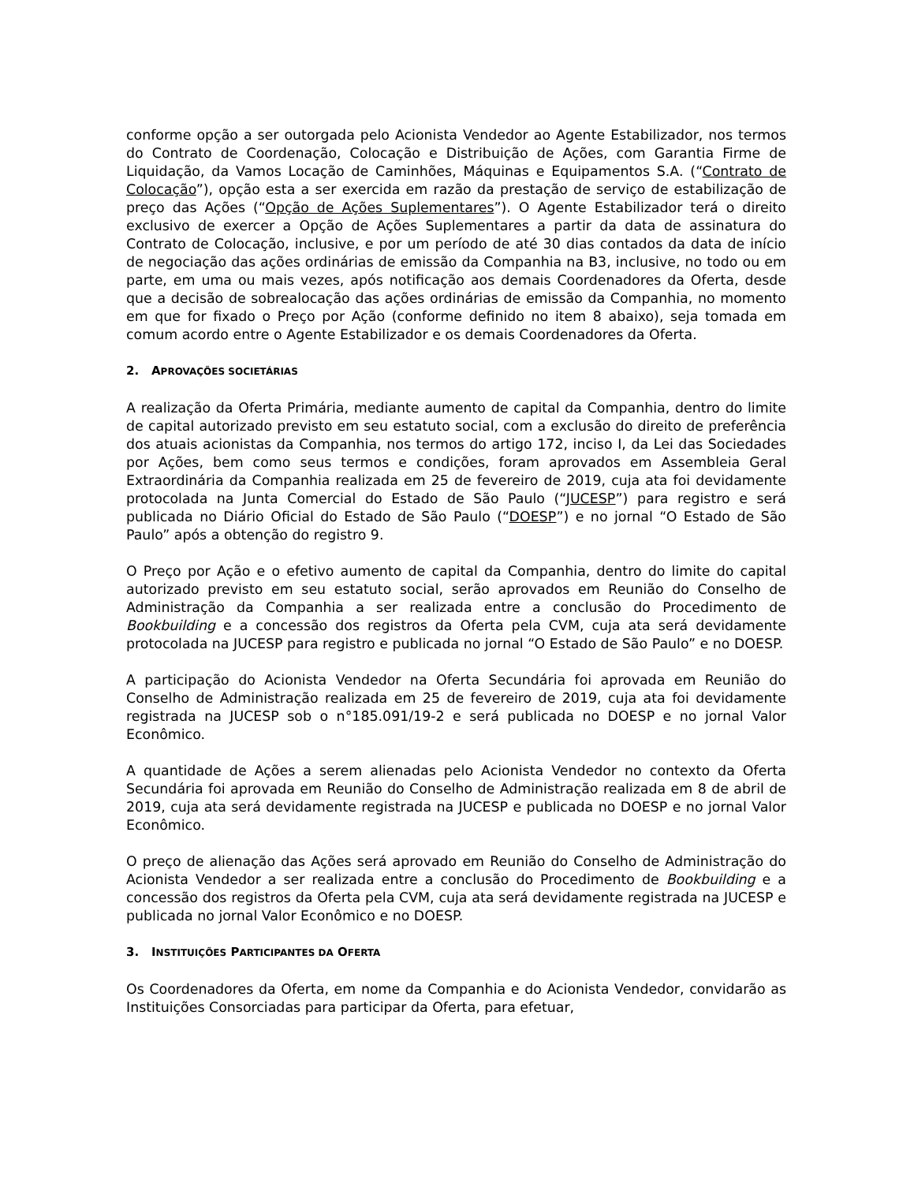conforme opção a ser outorgada pelo Acionista Vendedor ao Agente Estabilizador, nos termos do Contrato de Coordenação, Colocação e Distribuição de Ações, com Garantia Firme de Liquidação, da Vamos Locação de Caminhões, Máquinas e Equipamentos S.A. (“Contrato de Colocação”), opção esta a ser exercida em razão da prestação de serviço de estabilização de preço das Ações (“Opção de Ações Suplementares”). O Agente Estabilizador terá o direito exclusivo de exercer a Opção de Ações Suplementares a partir da data de assinatura do Contrato de Colocação, inclusive, e por um período de até 30 dias contados da data de início de negociação das ações ordinárias de emissão da Companhia na B3, inclusive, no todo ou em parte, em uma ou mais vezes, após notificação aos demais Coordenadores da Oferta, desde que a decisão de sobrealocação das ações ordinárias de emissão da Companhia, no momento em que for fixado o Preço por Ação (conforme definido no item 8 abaixo), seja tomada em comum acordo entre o Agente Estabilizador e os demais Coordenadores da Oferta.
2. APROVAÇÕES SOCIETÁRIAS
A realização da Oferta Primária, mediante aumento de capital da Companhia, dentro do limite de capital autorizado previsto em seu estatuto social, com a exclusão do direito de preferência dos atuais acionistas da Companhia, nos termos do artigo 172, inciso I, da Lei das Sociedades por Ações, bem como seus termos e condições, foram aprovados em Assembleia Geral Extraordinária da Companhia realizada em 25 de fevereiro de 2019, cuja ata foi devidamente protocolada na Junta Comercial do Estado de São Paulo (“JUCESP”) para registro e será publicada no Diário Oficial do Estado de São Paulo (“DOESP”) e no jornal “O Estado de São Paulo” após a obtenção do registro 9.
O Preço por Ação e o efetivo aumento de capital da Companhia, dentro do limite do capital autorizado previsto em seu estatuto social, serão aprovados em Reunião do Conselho de Administração da Companhia a ser realizada entre a conclusão do Procedimento de Bookbuilding e a concessão dos registros da Oferta pela CVM, cuja ata será devidamente protocolada na JUCESP para registro e publicada no jornal “O Estado de São Paulo” e no DOESP.
A participação do Acionista Vendedor na Oferta Secundária foi aprovada em Reunião do Conselho de Administração realizada em 25 de fevereiro de 2019, cuja ata foi devidamente registrada na JUCESP sob o n°185.091/19-2 e será publicada no DOESP e no jornal Valor Econômico.
A quantidade de Ações a serem alienadas pelo Acionista Vendedor no contexto da Oferta Secundária foi aprovada em Reunião do Conselho de Administração realizada em 8 de abril de 2019, cuja ata será devidamente registrada na JUCESP e publicada no DOESP e no jornal Valor Econômico.
O preço de alienação das Ações será aprovado em Reunião do Conselho de Administração do Acionista Vendedor a ser realizada entre a conclusão do Procedimento de Bookbuilding e a concessão dos registros da Oferta pela CVM, cuja ata será devidamente registrada na JUCESP e publicada no jornal Valor Econômico e no DOESP.
3. INSTITUIÇÕES PARTICIPANTES DA OFERTA
Os Coordenadores da Oferta, em nome da Companhia e do Acionista Vendedor, convidarão as Instituições Consorciadas para participar da Oferta, para efetuar,